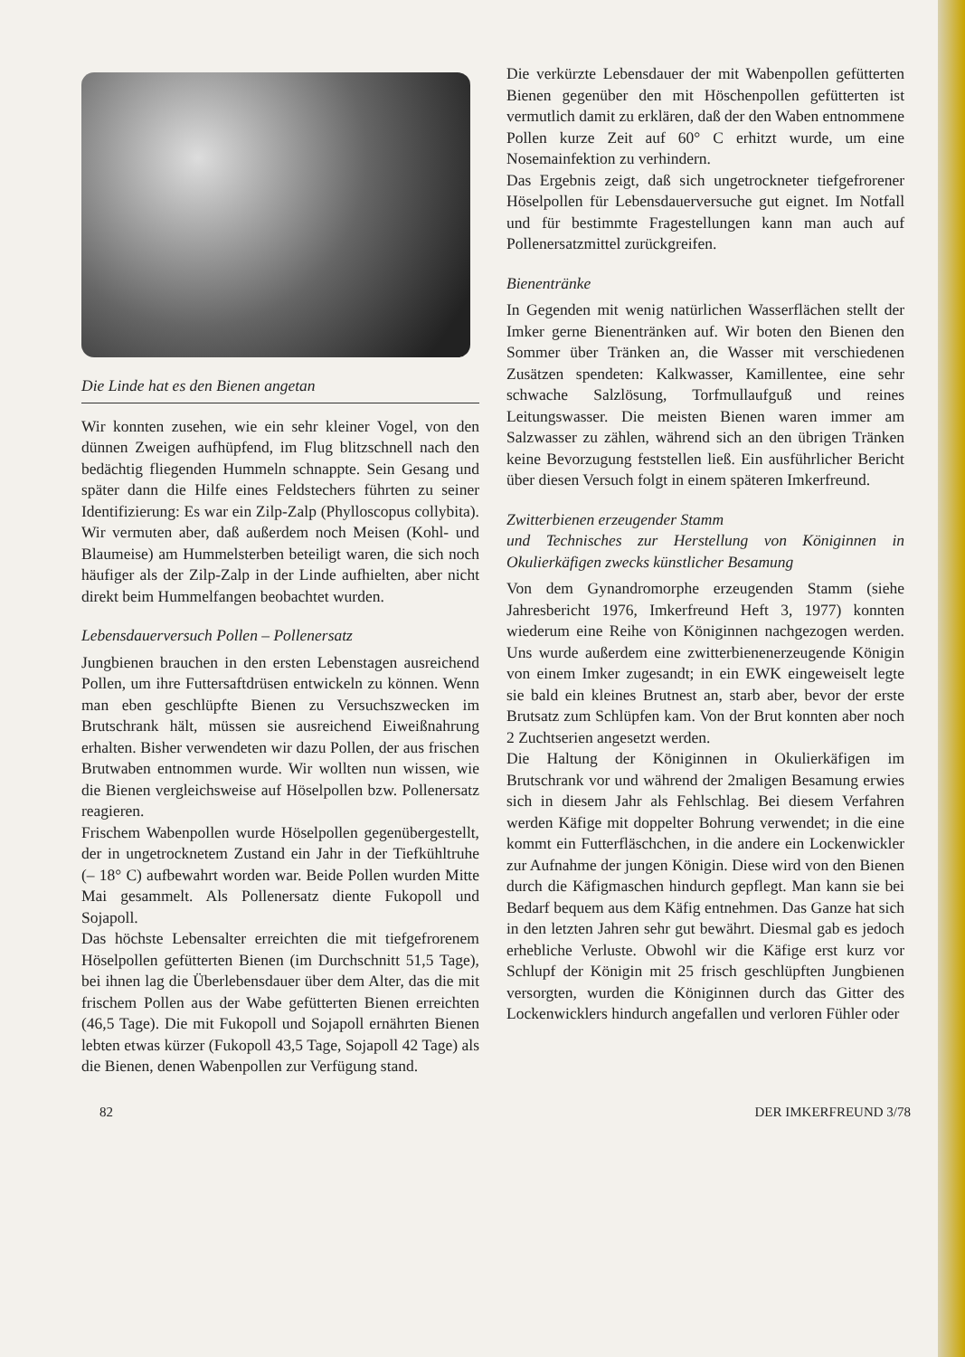Die Linde hat es den Bienen angetan
Wir konnten zusehen, wie ein sehr kleiner Vogel, von den dünnen Zweigen aufhüpfend, im Flug blitzschnell nach den bedächtig fliegenden Hummeln schnappte. Sein Gesang und später dann die Hilfe eines Feldstechers führten zu seiner Identifizierung: Es war ein Zilp-Zalp (Phylloscopus collybita). Wir vermuten aber, daß außerdem noch Meisen (Kohl- und Blaumeise) am Hummelsterben beteiligt waren, die sich noch häufiger als der Zilp-Zalp in der Linde aufhielten, aber nicht direkt beim Hummelfangen beobachtet wurden.
Lebensdauerversuch Pollen – Pollenersatz
Jungbienen brauchen in den ersten Lebenstagen ausreichend Pollen, um ihre Futtersaftdrüsen entwickeln zu können. Wenn man eben geschlüpfte Bienen zu Versuchszwecken im Brutschrank hält, müssen sie ausreichend Eiweißnahrung erhalten. Bisher verwendeten wir dazu Pollen, der aus frischen Brutwaben entnommen wurde. Wir wollten nun wissen, wie die Bienen vergleichsweise auf Höselpollen bzw. Pollenersatz reagieren.
Frischem Wabenpollen wurde Höselpollen gegenübergestellt, der in ungetrocknetem Zustand ein Jahr in der Tiefkühltruhe (– 18° C) aufbewahrt worden war. Beide Pollen wurden Mitte Mai gesammelt. Als Pollenersatz diente Fukopoll und Sojapoll.
Das höchste Lebensalter erreichten die mit tiefgefrorenem Höselpollen gefütterten Bienen (im Durchschnitt 51,5 Tage), bei ihnen lag die Überlebensdauer über dem Alter, das die mit frischem Pollen aus der Wabe gefütterten Bienen erreichten (46,5 Tage). Die mit Fukopoll und Sojapoll ernährten Bienen lebten etwas kürzer (Fukopoll 43,5 Tage, Sojapoll 42 Tage) als die Bienen, denen Wabenpollen zur Verfügung stand.
Die verkürzte Lebensdauer der mit Wabenpollen gefütterten Bienen gegenüber den mit Höschenpollen gefütterten ist vermutlich damit zu erklären, daß der den Waben entnommene Pollen kurze Zeit auf 60° C erhitzt wurde, um eine Nosemainfektion zu verhindern.
Das Ergebnis zeigt, daß sich ungetrockneter tiefgefrorener Höselpollen für Lebensdauerversuche gut eignet. Im Notfall und für bestimmte Fragestellungen kann man auch auf Pollenersatzmittel zurückgreifen.
Bienentränke
In Gegenden mit wenig natürlichen Wasserflächen stellt der Imker gerne Bienentränken auf. Wir boten den Bienen den Sommer über Tränken an, die Wasser mit verschiedenen Zusätzen spendeten: Kalkwasser, Kamillentee, eine sehr schwache Salzlösung, Torfmullaufguß und reines Leitungswasser. Die meisten Bienen waren immer am Salzwasser zu zählen, während sich an den übrigen Tränken keine Bevorzugung feststellen ließ. Ein ausführlicher Bericht über diesen Versuch folgt in einem späteren Imkerfreund.
Zwitterbienen erzeugender Stamm
und Technisches zur Herstellung von Königinnen in Okulierkäfigen zwecks künstlicher Besamung
Von dem Gynandromorphe erzeugenden Stamm (siehe Jahresbericht 1976, Imkerfreund Heft 3, 1977) konnten wiederum eine Reihe von Königinnen nachgezogen werden. Uns wurde außerdem eine zwitterbienenerzeugende Königin von einem Imker zugesandt; in ein EWK eingeweiselt legte sie bald ein kleines Brutnest an, starb aber, bevor der erste Brutsatz zum Schlüpfen kam. Von der Brut konnten aber noch 2 Zuchtserien angesetzt werden.
Die Haltung der Königinnen in Okulierkäfigen im Brutschrank vor und während der 2maligen Besamung erwies sich in diesem Jahr als Fehlschlag. Bei diesem Verfahren werden Käfige mit doppelter Bohrung verwendet; in die eine kommt ein Futterfläschchen, in die andere ein Lockenwickler zur Aufnahme der jungen Königin. Diese wird von den Bienen durch die Käfigmaschen hindurch gepflegt. Man kann sie bei Bedarf bequem aus dem Käfig entnehmen. Das Ganze hat sich in den letzten Jahren sehr gut bewährt. Diesmal gab es jedoch erhebliche Verluste. Obwohl wir die Käfige erst kurz vor Schlupf der Königin mit 25 frisch geschlüpften Jungbienen versorgten, wurden die Königinnen durch das Gitter des Lockenwicklers hindurch angefallen und verloren Fühler oder
82 DER IMKERFREUND 3/78